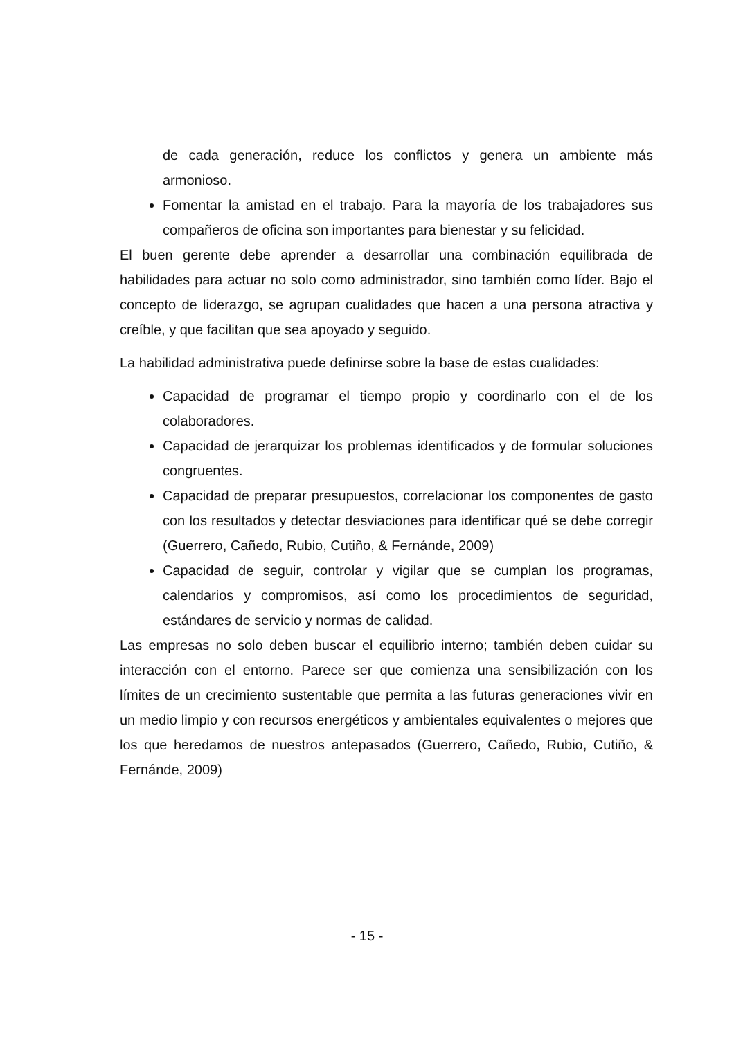de cada generación, reduce los conflictos y genera un ambiente más armonioso.
Fomentar la amistad en el trabajo. Para la mayoría de los trabajadores sus compañeros de oficina son importantes para bienestar y su felicidad.
El buen gerente debe aprender a desarrollar una combinación equilibrada de habilidades para actuar no solo como administrador, sino también como líder. Bajo el concepto de liderazgo, se agrupan cualidades que hacen a una persona atractiva y creíble, y que facilitan que sea apoyado y seguido.
La habilidad administrativa puede definirse sobre la base de estas cualidades:
Capacidad de programar el tiempo propio y coordinarlo con el de los colaboradores.
Capacidad de jerarquizar los problemas identificados y de formular soluciones congruentes.
Capacidad de preparar presupuestos, correlacionar los componentes de gasto con los resultados y detectar desviaciones para identificar qué se debe corregir (Guerrero, Cañedo, Rubio, Cutiño, & Fernánde, 2009)
Capacidad de seguir, controlar y vigilar que se cumplan los programas, calendarios y compromisos, así como los procedimientos de seguridad, estándares de servicio y normas de calidad.
Las empresas no solo deben buscar el equilibrio interno; también deben cuidar su interacción con el entorno. Parece ser que comienza una sensibilización con los límites de un crecimiento sustentable que permita a las futuras generaciones vivir en un medio limpio y con recursos energéticos y ambientales equivalentes o mejores que los que heredamos de nuestros antepasados (Guerrero, Cañedo, Rubio, Cutiño, & Fernánde, 2009)
- 15 -